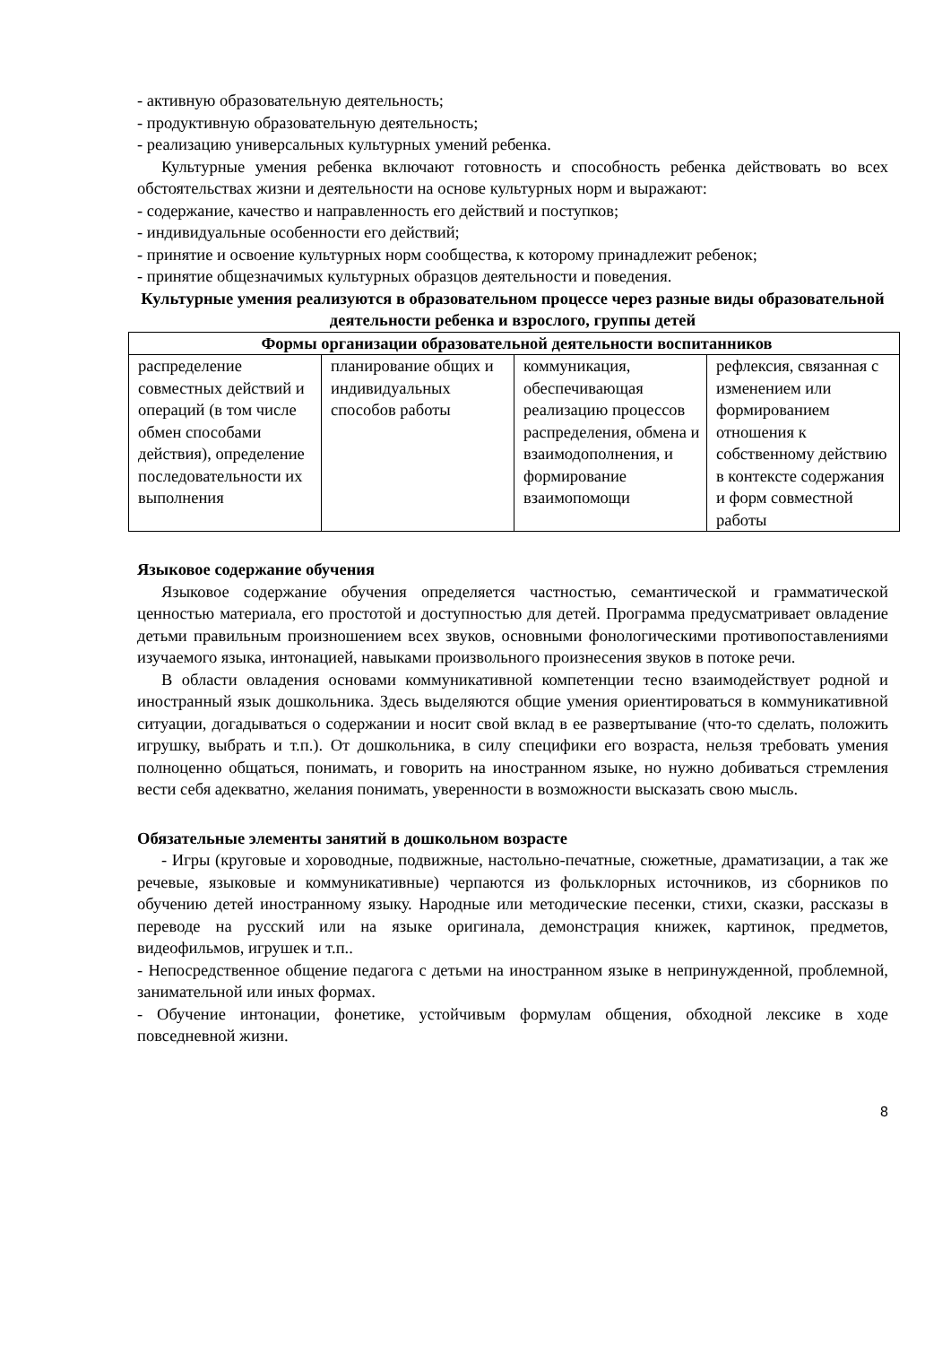- активную образовательную деятельность;
- продуктивную образовательную деятельность;
- реализацию универсальных культурных умений ребенка.
Культурные умения ребенка включают готовность и способность ребенка действовать во всех обстоятельствах жизни и деятельности на основе культурных норм и выражают:
- содержание, качество и направленность его действий и поступков;
- индивидуальные особенности его действий;
- принятие и освоение культурных норм сообщества, к которому принадлежит ребенок;
- принятие общезначимых культурных образцов деятельности и поведения.
Культурные умения реализуются в образовательном процессе через разные виды образовательной деятельности ребенка и взрослого, группы детей
| Формы организации образовательной деятельности воспитанников | | | |
| --- | --- | --- | --- |
| распределение совместных действий и операций (в том числе обмен способами действия), определение последовательности их выполнения | планирование общих и индивидуальных способов работы | коммуникация, обеспечивающая реализацию процессов распределения, обмена и взаимодополнения, и формирование взаимопомощи | рефлексия, связанная с изменением или формированием отношения к собственному действию в контексте содержания и форм совместной работы |
Языковое содержание обучения
Языковое содержание обучения определяется частностью, семантической и грамматической ценностью материала, его простотой и доступностью для детей. Программа предусматривает овладение детьми правильным произношением всех звуков, основными фонологическими противопоставлениями изучаемого языка, интонацией, навыками произвольного произнесения звуков в потоке речи.
В области овладения основами коммуникативной компетенции тесно взаимодействует родной и иностранный язык дошкольника. Здесь выделяются общие умения ориентироваться в коммуникативной ситуации, догадываться о содержании и носит свой вклад в ее развертывание (что-то сделать, положить игрушку, выбрать и т.п.). От дошкольника, в силу специфики его возраста, нельзя требовать умения полноценно общаться, понимать, и говорить на иностранном языке, но нужно добиваться стремления вести себя адекватно, желания понимать, уверенности в возможности высказать свою мысль.
Обязательные элементы занятий в дошкольном возрасте
- Игры (круговые и хороводные, подвижные, настольно-печатные, сюжетные, драматизации, а так же речевые, языковые и коммуникативные) черпаются из фольклорных источников, из сборников по обучению детей иностранному языку. Народные или методические песенки, стихи, сказки, рассказы в переводе на русский или на языке оригинала, демонстрация книжек, картинок, предметов, видеофильмов, игрушек и т.п..
- Непосредственное общение педагога с детьми на иностранном языке в непринужденной, проблемной, занимательной или иных формах.
- Обучение интонации, фонетике, устойчивым формулам общения, обходной лексике в ходе повседневной жизни.
8